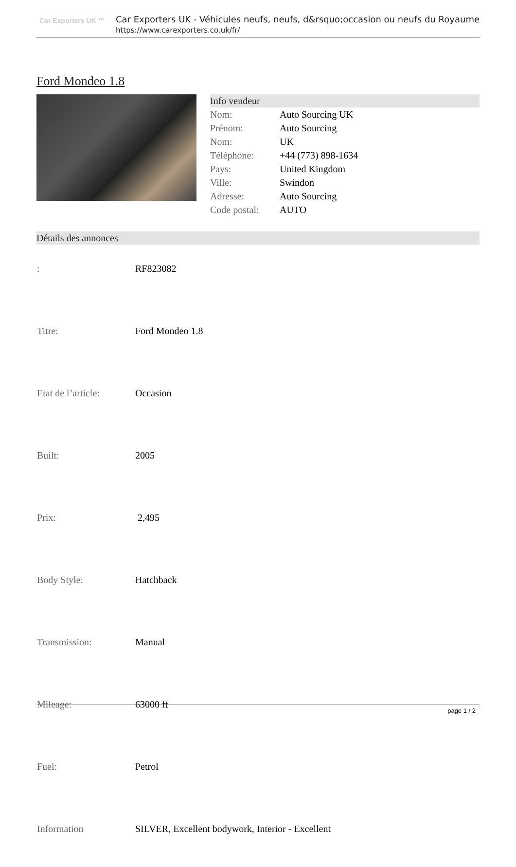Car Exporters UK ™
Car Exporters UK - Véhicules neufs, neufs, d&rsquo;occasion ou neufs du Royaume
https://www.carexporters.co.uk/fr/
Ford Mondeo 1.8
Info vendeur
| Nom: | Auto Sourcing UK |
| Prénom: | Auto Sourcing |
| Nom: | UK |
| Téléphone: | +44 (773) 898-1634 |
| Pays: | United Kingdom |
| Ville: | Swindon |
| Adresse: | Auto Sourcing |
| Code postal: | AUTO |
Détails des annonces
| : | RF823082 |
| Titre: | Ford Mondeo 1.8 |
| Etat de l’article: | Occasion |
| Built: | 2005 |
| Prix: | 2,495 |
| Body Style: | Hatchback |
| Transmission: | Manual |
| Mileage: | 63000 ft |
| Fuel: | Petrol |
| Information | SILVER, Excellent bodywork, Interior - Excellent |
page 1 / 2